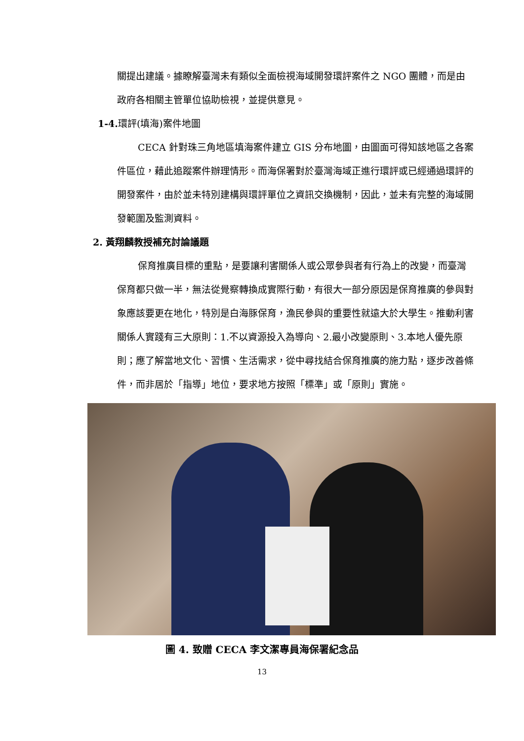關提出建議。據瞭解臺灣未有類似全面檢視海域開發環評案件之 NGO 團體，而是由政府各相關主管單位協助檢視，並提供意見。
1-4.環評(填海)案件地圖
CECA 針對珠三角地區填海案件建立 GIS 分布地圖，由圖面可得知該地區之各案件區位，藉此追蹤案件辦理情形。而海保署對於臺灣海域正進行環評或已經通過環評的開發案件，由於並未特別建構與環評單位之資訊交換機制，因此，並未有完整的海域開發範圍及監測資料。
2. 黃翔麟教授補充討論議題
保育推廣目標的重點，是要讓利害關係人或公眾參與者有行為上的改變，而臺灣保育都只做一半，無法從覺察轉換成實際行動，有很大一部分原因是保育推廣的參與對象應該要更在地化，特別是白海豚保育，漁民參與的重要性就遠大於大學生。推動利害關係人實踐有三大原則：1.不以資源投入為導向、2.最小改變原則、3.本地人優先原則；應了解當地文化、習慣、生活需求，從中尋找結合保育推廣的施力點，逐步改善條件，而非居於「指導」地位，要求地方按照「標準」或「原則」實施。
圖 4. 致贈 CECA 李文潔專員海保署紀念品
13